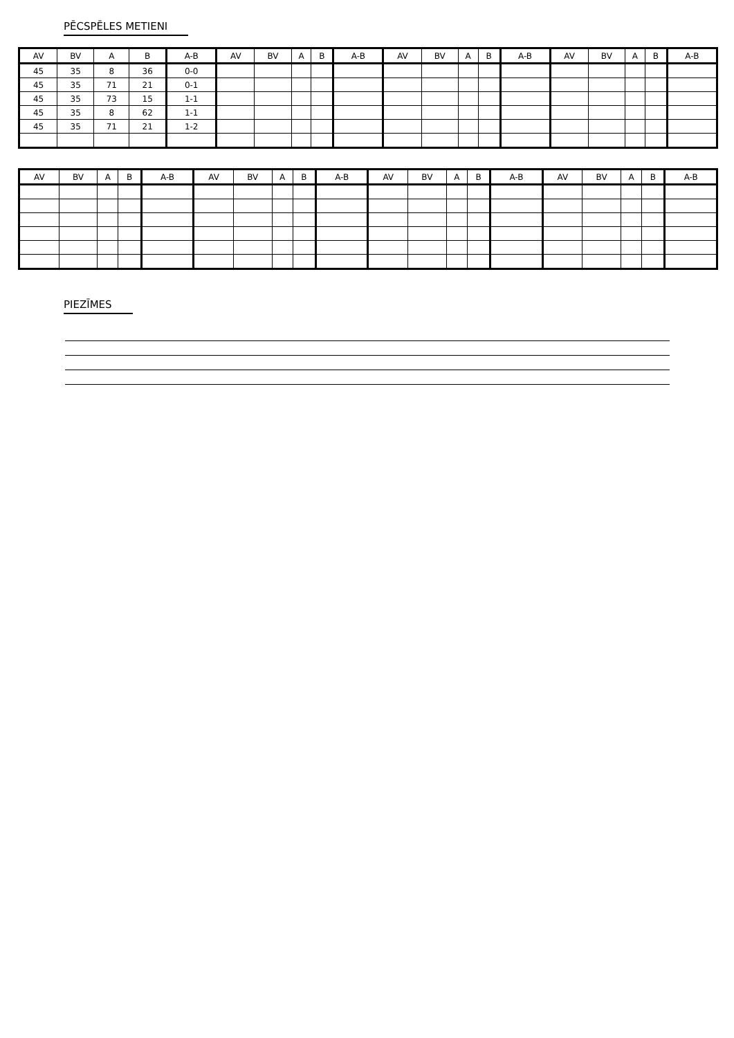PĒCSPĒLES METIENI
| AV | BV | A | B | A-B | AV | BV | A | B | A-B | AV | BV | A | B | A-B | AV | BV | A | B | A-B |
| --- | --- | --- | --- | --- | --- | --- | --- | --- | --- | --- | --- | --- | --- | --- | --- | --- | --- | --- | --- |
| 45 | 35 | 8 | 36 | 0-0 | | | | | | | | | | | | | | | |
| 45 | 35 | 71 | 21 | 0-1 | | | | | | | | | | | | | | | |
| 45 | 35 | 73 | 15 | 1-1 | | | | | | | | | | | | | | | |
| 45 | 35 | 8 | 62 | 1-1 | | | | | | | | | | | | | | | |
| 45 | 35 | 71 | 21 | 1-2 | | | | | | | | | | | | | | | |
| AV | BV | A | B | A-B | AV | BV | A | B | A-B | AV | BV | A | B | A-B | AV | BV | A | B | A-B |
| --- | --- | --- | --- | --- | --- | --- | --- | --- | --- | --- | --- | --- | --- | --- | --- | --- | --- | --- | --- |
PIEZĪMES